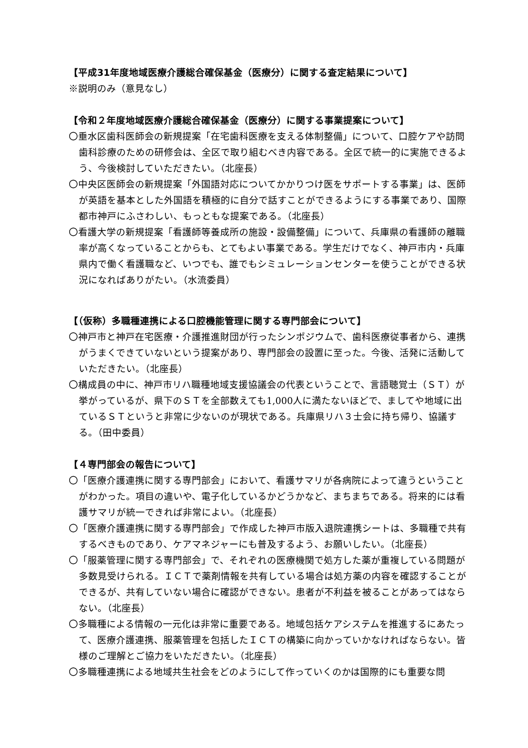【平成31年度地域医療介護総合確保基金（医療分）に関する査定結果について】
※説明のみ（意見なし）
【令和２年度地域医療介護総合確保基金（医療分）に関する事業提案について】
〇垂水区歯科医師会の新規提案「在宅歯科医療を支える体制整備」について、口腔ケアや訪問歯科診療のための研修会は、全区で取り組むべき内容である。全区で統一的に実施できるよう、今後検討していただきたい。（北座長）
〇中央区医師会の新規提案「外国語対応についてかかりつけ医をサポートする事業」は、医師が英語を基本とした外国語を積極的に自分で話すことができるようにする事業であり、国際都市神戸にふさわしい、もっともな提案である。（北座長）
〇看護大学の新規提案「看護師等養成所の施設・設備整備」について、兵庫県の看護師の離職率が高くなっていることからも、とてもよい事業である。学生だけでなく、神戸市内・兵庫県内で働く看護職など、いつでも、誰でもシミュレーションセンターを使うことができる状況になればありがたい。（水流委員）
【（仮称）多職種連携による口腔機能管理に関する専門部会について】
〇神戸市と神戸在宅医療・介護推進財団が行ったシンポジウムで、歯科医療従事者から、連携がうまくできていないという提案があり、専門部会の設置に至った。今後、活発に活動していただきたい。（北座長）
〇構成員の中に、神戸市リハ職種地域支援協議会の代表ということで、言語聴覚士（ＳＴ）が挙がっているが、県下のＳＴを全部数えても1,000人に満たないほどで、ましてや地域に出ているＳＴというと非常に少ないのが現状である。兵庫県リハ３士会に持ち帰り、協議する。（田中委員）
【４専門部会の報告について】
〇「医療介護連携に関する専門部会」において、看護サマリが各病院によって違うということがわかった。項目の違いや、電子化しているかどうかなど、まちまちである。将来的には看護サマリが統一できれば非常によい。（北座長）
〇「医療介護連携に関する専門部会」で作成した神戸市版入退院連携シートは、多職種で共有するべきものであり、ケアマネジャーにも普及するよう、お願いしたい。（北座長）
〇「服薬管理に関する専門部会」で、それぞれの医療機関で処方した薬が重複している問題が多数見受けられる。ＩＣＴで薬剤情報を共有している場合は処方薬の内容を確認することができるが、共有していない場合に確認ができない。患者が不利益を被ることがあってはならない。（北座長）
〇多職種による情報の一元化は非常に重要である。地域包括ケアシステムを推進するにあたって、医療介護連携、服薬管理を包括したＩＣＴの構築に向かっていかなければならない。皆様のご理解とご協力をいただきたい。（北座長）
〇多職種連携による地域共生社会をどのようにして作っていくのかは国際的にも重要な問